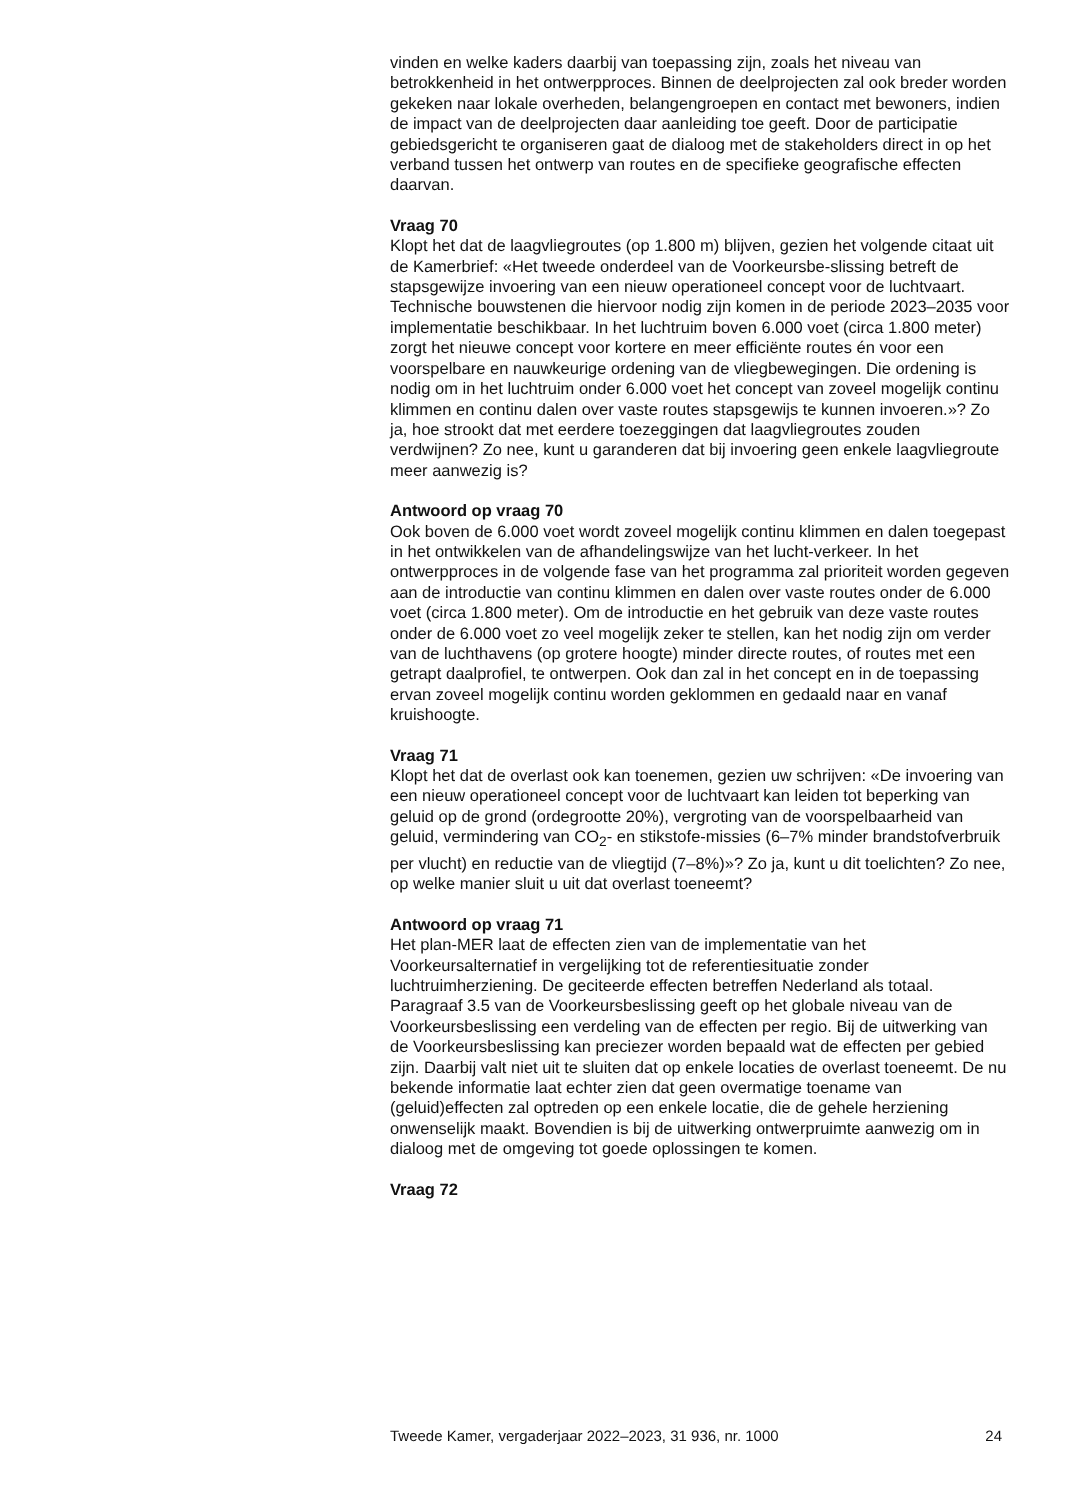vinden en welke kaders daarbij van toepassing zijn, zoals het niveau van betrokkenheid in het ontwerpproces. Binnen de deelprojecten zal ook breder worden gekeken naar lokale overheden, belangengroepen en contact met bewoners, indien de impact van de deelprojecten daar aanleiding toe geeft. Door de participatie gebiedsgericht te organiseren gaat de dialoog met de stakeholders direct in op het verband tussen het ontwerp van routes en de specifieke geografische effecten daarvan.
Vraag 70
Klopt het dat de laagvliegroutes (op 1.800 m) blijven, gezien het volgende citaat uit de Kamerbrief: «Het tweede onderdeel van de Voorkeursbe-slissing betreft de stapsgewijze invoering van een nieuw operationeel concept voor de luchtvaart. Technische bouwstenen die hiervoor nodig zijn komen in de periode 2023–2035 voor implementatie beschikbaar. In het luchtruim boven 6.000 voet (circa 1.800 meter) zorgt het nieuwe concept voor kortere en meer efficiënte routes én voor een voorspelbare en nauwkeurige ordening van de vliegbewegingen. Die ordening is nodig om in het luchtruim onder 6.000 voet het concept van zoveel mogelijk continu klimmen en continu dalen over vaste routes stapsgewijs te kunnen invoeren.»? Zo ja, hoe strookt dat met eerdere toezeggingen dat laagvliegroutes zouden verdwijnen? Zo nee, kunt u garanderen dat bij invoering geen enkele laagvliegroute meer aanwezig is?
Antwoord op vraag 70
Ook boven de 6.000 voet wordt zoveel mogelijk continu klimmen en dalen toegepast in het ontwikkelen van de afhandelingswijze van het lucht-verkeer. In het ontwerpproces in de volgende fase van het programma zal prioriteit worden gegeven aan de introductie van continu klimmen en dalen over vaste routes onder de 6.000 voet (circa 1.800 meter). Om de introductie en het gebruik van deze vaste routes onder de 6.000 voet zo veel mogelijk zeker te stellen, kan het nodig zijn om verder van de luchthavens (op grotere hoogte) minder directe routes, of routes met een getrapt daalprofiel, te ontwerpen. Ook dan zal in het concept en in de toepassing ervan zoveel mogelijk continu worden geklommen en gedaald naar en vanaf kruishoogte.
Vraag 71
Klopt het dat de overlast ook kan toenemen, gezien uw schrijven: «De invoering van een nieuw operationeel concept voor de luchtvaart kan leiden tot beperking van geluid op de grond (ordegrootte 20%), vergroting van de voorspelbaarheid van geluid, vermindering van CO<sub>2</sub>- en stikstofe-missies (6–7% minder brandstofverbruik per vlucht) en reductie van de vliegtijd (7–8%)»? Zo ja, kunt u dit toelichten? Zo nee, op welke manier sluit u uit dat overlast toeneemt?
Antwoord op vraag 71
Het plan-MER laat de effecten zien van de implementatie van het Voorkeursalternatief in vergelijking tot de referentiesituatie zonder luchtruimherziening. De geciteerde effecten betreffen Nederland als totaal. Paragraaf 3.5 van de Voorkeursbeslissing geeft op het globale niveau van de Voorkeursbeslissing een verdeling van de effecten per regio. Bij de uitwerking van de Voorkeursbeslissing kan preciezer worden bepaald wat de effecten per gebied zijn. Daarbij valt niet uit te sluiten dat op enkele locaties de overlast toeneemt. De nu bekende informatie laat echter zien dat geen overmatige toename van (geluid)effecten zal optreden op een enkele locatie, die de gehele herziening onwenselijk maakt. Bovendien is bij de uitwerking ontwerpruimte aanwezig om in dialoog met de omgeving tot goede oplossingen te komen.
Vraag 72
Tweede Kamer, vergaderjaar 2022–2023, 31 936, nr. 1000 24